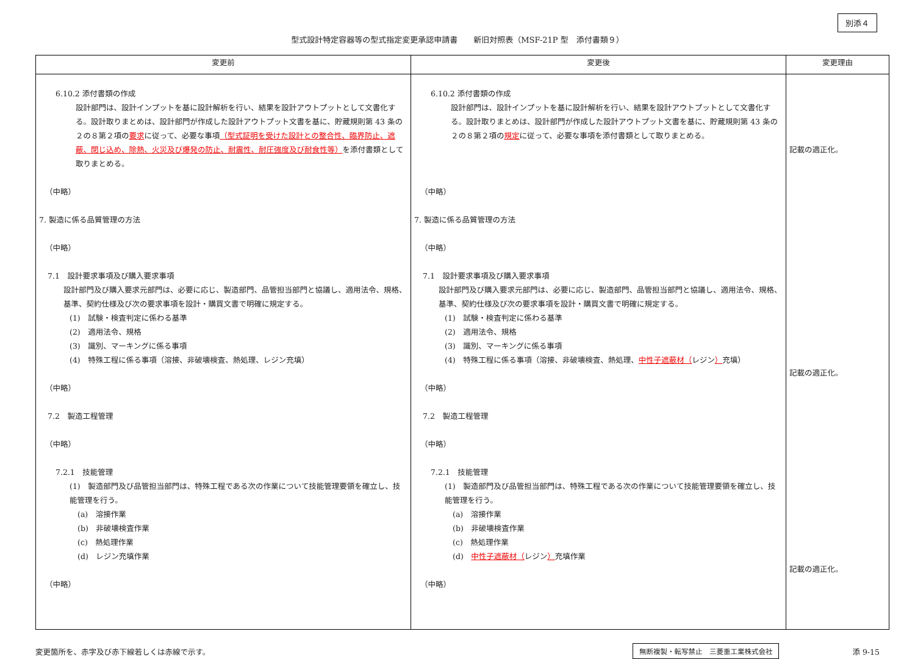別添４
型式設計特定容器等の型式指定変更承認申請書　　新旧対照表（MSF-21P 型　添付書類９）
| 変更前 | 変更後 | 変更理由 |
| --- | --- | --- |
| 6.10.2 添付書類の作成 設計部門は、設計インプットを基に設計解析を行い、結果を設計アウトプットとして文書化する。設計取りまとめは、設計部門が作成した設計アウトプット文書を基に、貯蔵規則第 43 条の２の８第２項の 要求 に従って、必要な事項 （型式証明を受けた設計との整合性、臨界防止、遮蔽、閉じ込め、除熱、火災及び爆発の防止、耐震性、耐圧強度及び耐食性等） を添付書類として取りまとめる。 （中略） 7. 製造に係る品質管理の方法 （中略） 7.1 設計要求事項及び購入要求事項 設計部門及び購入要求元部門は、必要に応じ、製造部門、品管担当部門と協議し、適用法令、規格、基準、契約仕様及び次の要求事項を設計・購買文書で明確に規定する。 (1) 試験・検査判定に係わる基準 (2) 適用法令、規格 (3) 識別、マーキングに係る事項 (4) 特殊工程に係る事項（溶接、非破壊検査、熱処理、レジン充填） （中略） 7.2 製造工程管理 （中略） 7.2.1 技能管理 (1) 製造部門及び品管担当部門は、特殊工程である次の作業について技能管理要領を確立し、技能管理を行う。 (a) 溶接作業 (b) 非破壊検査作業 (c) 熱処理作業 (d) レジン充填作業 （中略） | 6.10.2 添付書類の作成 設計部門は、設計インプットを基に設計解析を行い、結果を設計アウトプットとして文書化する。設計取りまとめは、設計部門が作成した設計アウトプット文書を基に、貯蔵規則第 43 条の２の８第２項の 規定 に従って、必要な事項を添付書類として取りまとめる。 （中略） 7. 製造に係る品質管理の方法 （中略） 7.1 設計要求事項及び購入要求事項 設計部門及び購入要求元部門は、必要に応じ、製造部門、品管担当部門と協議し、適用法令、規格、基準、契約仕様及び次の要求事項を設計・購買文書で明確に規定する。 (1) 試験・検査判定に係わる基準 (2) 適用法令、規格 (3) 識別、マーキングに係る事項 (4) 特殊工程に係る事項（溶接、非破壊検査、熱処理、 中性子遮蔽材（ レジン ） 充填） （中略） 7.2 製造工程管理 （中略） 7.2.1 技能管理 (1) 製造部門及び品管担当部門は、特殊工程である次の作業について技能管理要領を確立し、技能管理を行う。 (a) 溶接作業 (b) 非破壊検査作業 (c) 熱処理作業 (d) 中性子遮蔽材（ レジン ） 充填作業 （中略） | 記載の適正化。 記載の適正化。 記載の適正化。 |
変更箇所を、赤字及び赤下線若しくは赤線で示す。 無断複製・転写禁止　三菱重工業株式会社 添 9-15